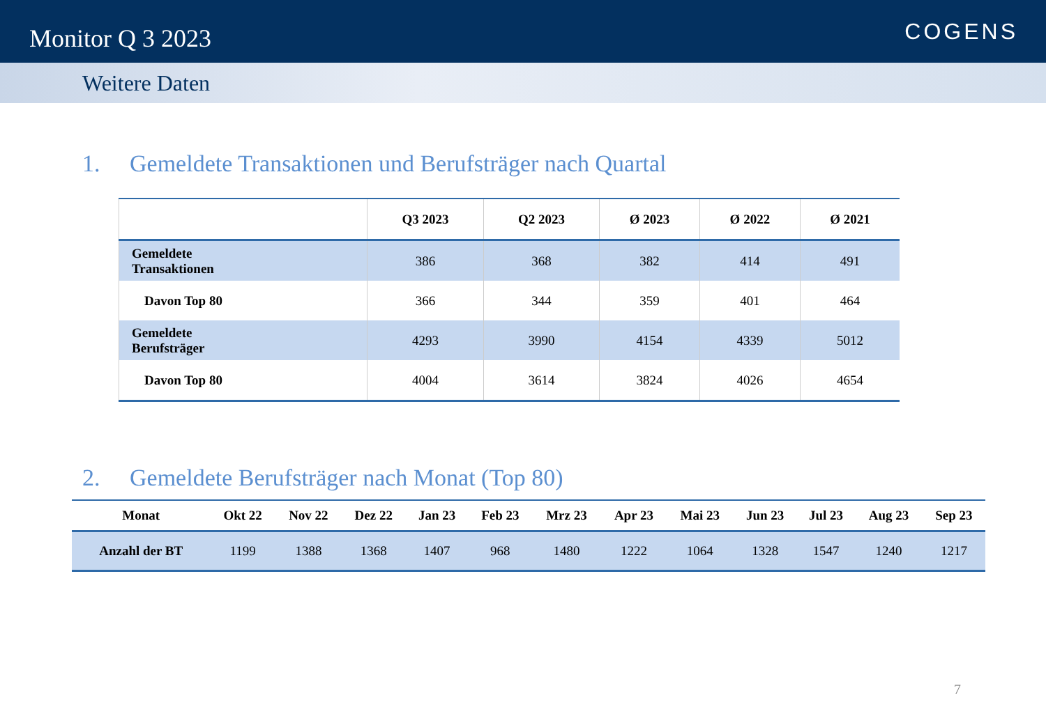Monitor Q 3 2023
COGENS
Weitere Daten
1. Gemeldete Transaktionen und Berufsträger nach Quartal
| | Q3 2023 | Q2 2023 | Ø 2023 | Ø 2022 | Ø 2021 |
| --- | --- | --- | --- | --- | --- |
| Gemeldete Transaktionen | 386 | 368 | 382 | 414 | 491 |
| Davon Top 80 | 366 | 344 | 359 | 401 | 464 |
| Gemeldete Berufsträger | 4293 | 3990 | 4154 | 4339 | 5012 |
| Davon Top 80 | 4004 | 3614 | 3824 | 4026 | 4654 |
2. Gemeldete Berufsträger nach Monat (Top 80)
| Monat | Okt 22 | Nov 22 | Dez 22 | Jan 23 | Feb 23 | Mrz 23 | Apr 23 | Mai 23 | Jun 23 | Jul 23 | Aug 23 | Sep 23 |
| --- | --- | --- | --- | --- | --- | --- | --- | --- | --- | --- | --- | --- |
| Anzahl der BT | 1199 | 1388 | 1368 | 1407 | 968 | 1480 | 1222 | 1064 | 1328 | 1547 | 1240 | 1217 |
7